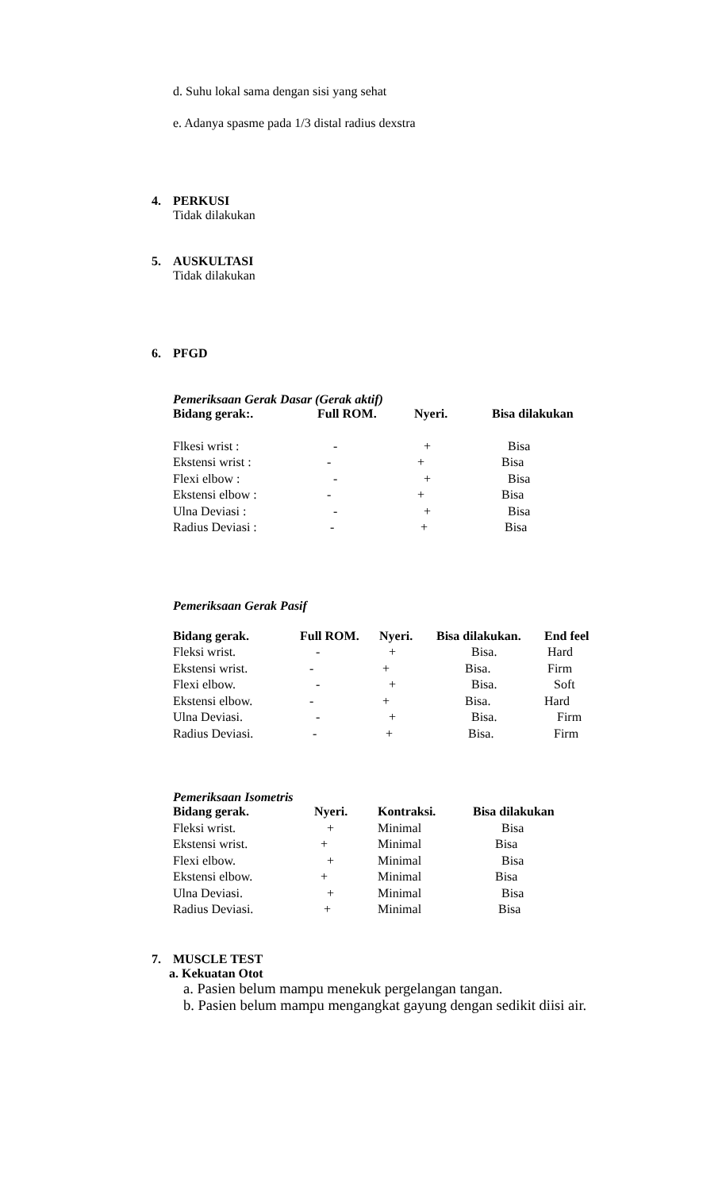d. Suhu lokal sama dengan sisi yang sehat
e. Adanya spasme pada 1/3 distal radius dexstra
4. PERKUSI
Tidak dilakukan
5. AUSKULTASI
Tidak dilakukan
6. PFGD
Pemeriksaan Gerak Dasar (Gerak aktif)
| Bidang gerak:. | Full ROM. | Nyeri. | Bisa dilakukan |
| --- | --- | --- | --- |
| Flkesi wrist : | - | + | Bisa |
| Ekstensi wrist : | - | + | Bisa |
| Flexi elbow : | - | + | Bisa |
| Ekstensi elbow : | - | + | Bisa |
| Ulna Deviasi : | - | + | Bisa |
| Radius Deviasi : | - | + | Bisa |
Pemeriksaan Gerak Pasif
| Bidang gerak. | Full ROM. | Nyeri. | Bisa dilakukan. | End feel |
| --- | --- | --- | --- | --- |
| Fleksi wrist. | - | + | Bisa. | Hard |
| Ekstensi wrist. | - | + | Bisa. | Firm |
| Flexi elbow. | - | + | Bisa. | Soft |
| Ekstensi elbow. | - | + | Bisa. | Hard |
| Ulna Deviasi. | - | + | Bisa. | Firm |
| Radius Deviasi. | - | + | Bisa. | Firm |
Pemeriksaan Isometris
| Bidang gerak. | Nyeri. | Kontraksi. | Bisa dilakukan |
| --- | --- | --- | --- |
| Fleksi wrist. | + | Minimal | Bisa |
| Ekstensi wrist. | + | Minimal | Bisa |
| Flexi elbow. | + | Minimal | Bisa |
| Ekstensi elbow. | + | Minimal | Bisa |
| Ulna Deviasi. | + | Minimal | Bisa |
| Radius Deviasi. | + | Minimal | Bisa |
7. MUSCLE TEST
a. Kekuatan Otot
a. Pasien belum mampu menekuk pergelangan tangan.
b. Pasien belum mampu mengangkat gayung dengan sedikit diisi air.